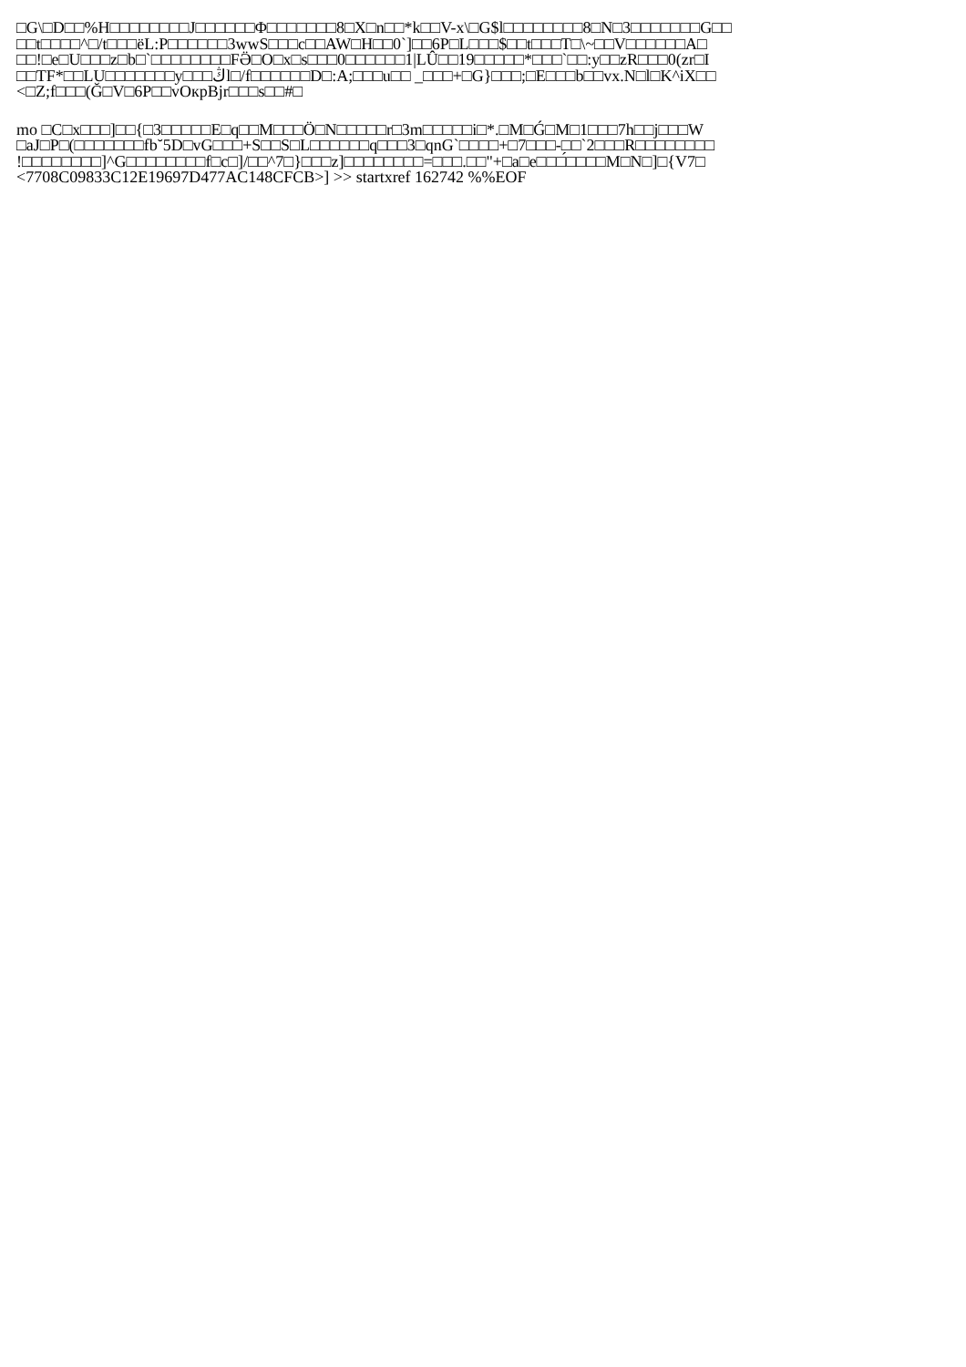□G\□D□□%H□□□□□□□□J□□□□□□Φ□□□□□□□8□X□n□□*k□□V-x\□G$l□□□□□□□□8□N□3□□□□□□□G□□
□□t□□□□^□/t□□□ëL:P□□□□□□3wwS□□□c□□AW□H□□0`]□□6P□L□□□$□□t□□□T□\~□□V□□□□□□A□
□□!□e□U□□□z□b□`□□□□□□□□FӚ□O□x□s□□□0□□□□□□1|LÛ□□19□□□□□*□□□`□□:y□□zR□□□0(zr□I
□□TF*□□LU□□□□□□□y□□□ڭl□/f□□□□□□D□:A;□□□u□□ _□□□+□G}□□□;□E□□□b□□vx.N□l□K^iX□□
<□Z;f□□□(Ğ□V□6P□□vOкpBjr□□□s□□#□
mo □C□x□□□]□□{□3□□□□□E□q□□M□□□Ö□N□□□□□r□3m□□□□□i□*.□M□Ǵ□M□1□□□7h□□j□□□W
□aJ□P□(□□□□□□□fb˘5D□vG□□□+S□□S□L□□□□□□q□□□3□qnG`□□□□+□7□□□-□□`2□□□R□□□□□□□□
!□□□□□□□□]^G□□□□□□□□f□c□]/□□^7□}□□□z]□□□□□□□□=□□□.□□"+□a□e□□□́□□□□M□N□]□{V7□
<7708C09833C12E19697D477AC148CFCB>] >> startxref 162742 %%EOF